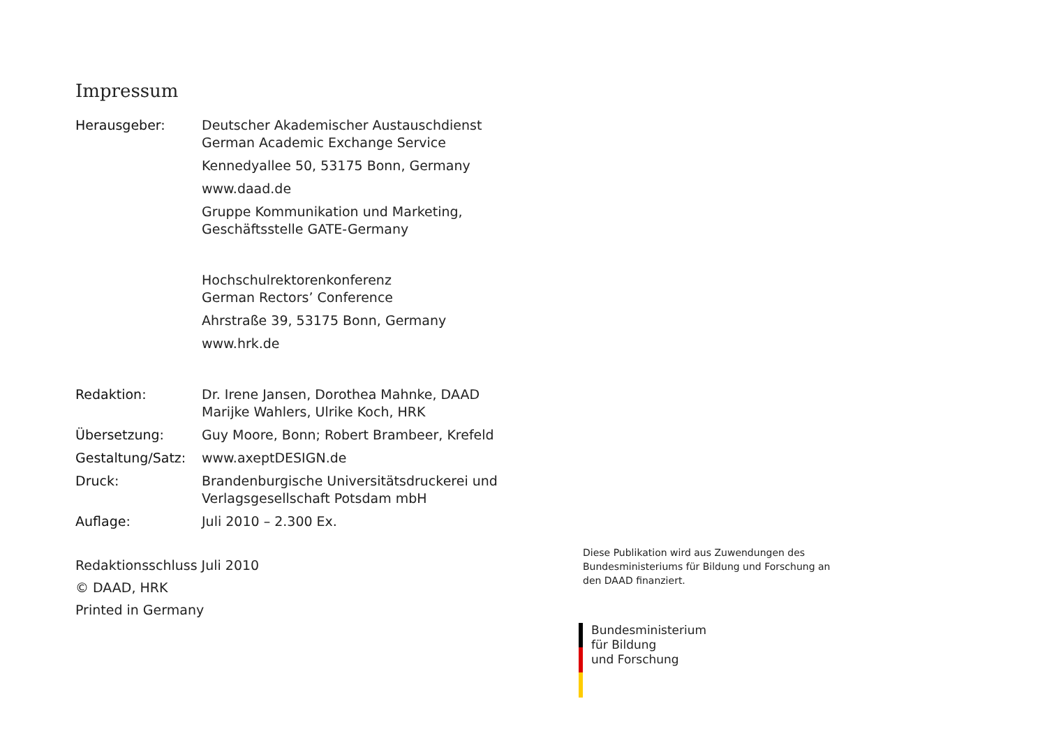Impressum
Herausgeber: Deutscher Akademischer Austauschdienst
German Academic Exchange Service
Kennedyallee 50, 53175 Bonn, Germany
www.daad.de
Gruppe Kommunikation und Marketing,
Geschäftsstelle GATE-Germany
Hochschulrektorenkonferenz
German Rectors’ Conference
Ahrstraße 39, 53175 Bonn, Germany
www.hrk.de
Redaktion: Dr. Irene Jansen, Dorothea Mahnke, DAAD
Marijke Wahlers, Ulrike Koch, HRK
Übersetzung: Guy Moore, Bonn; Robert Brambeer, Krefeld
Gestaltung/Satz:
www.axeptDESIGN.de
Druck: Brandenburgische Universitätsdruckerei und
Verlagsgesellschaft Potsdam mbH
Auflage: Juli 2010 – 2.300 Ex.
Redaktionsschluss Juli 2010
© DAAD, HRK
Printed in Germany
Diese Publikation wird aus Zuwendungen des Bundesministeriums für Bildung und Forschung an den DAAD finanziert.
Bundesministerium
für Bildung
und Forschung